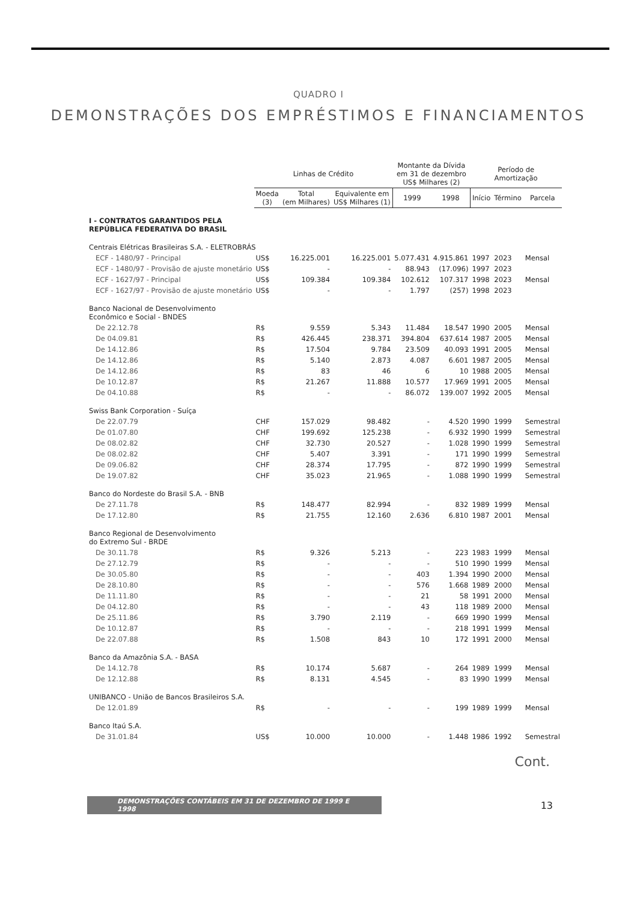QUADRO I
DEMONSTRAÇÕES DOS EMPRÉSTIMOS E FINANCIAMENTOS
| | Linhas de Crédito | | | Montante da Dívida em 31 de dezembro US$ Milhares (2) | | Período de Amortização | | |
| --- | --- | --- | --- | --- | --- | --- | --- | --- |
| | Moeda (3) | Total (em Milhares) | Equivalente em US$ Milhares (1) | 1999 | 1998 | Início | Término | Parcela |
| I - CONTRATOS GARANTIDOS PELA REPÚBLICA FEDERATIVA DO BRASIL | | | | | | | | |
| Centrais Elétricas Brasileiras S.A. - ELETROBRÁS | | | | | | | | |
| ECF - 1480/97 - Principal | US$ | 16.225.001 | 16.225.001 | 5.077.431 | 4.915.861 | 1997 | 2023 | Mensal |
| ECF - 1480/97 - Provisão de ajuste monetário | US$ | - | - | 88.943 | (17.096) | 1997 | 2023 | |
| ECF - 1627/97 - Principal | US$ | 109.384 | 109.384 | 102.612 | 107.317 | 1998 | 2023 | Mensal |
| ECF - 1627/97 - Provisão de ajuste monetário | US$ | - | - | 1.797 | (257) | 1998 | 2023 | |
| Banco Nacional de Desenvolvimento Econômico e Social - BNDES | | | | | | | | |
| De 22.12.78 | R$ | 9.559 | 5.343 | 11.484 | 18.547 | 1990 | 2005 | Mensal |
| De 04.09.81 | R$ | 426.445 | 238.371 | 394.804 | 637.614 | 1987 | 2005 | Mensal |
| De 14.12.86 | R$ | 17.504 | 9.784 | 23.509 | 40.093 | 1991 | 2005 | Mensal |
| De 14.12.86 | R$ | 5.140 | 2.873 | 4.087 | 6.601 | 1987 | 2005 | Mensal |
| De 14.12.86 | R$ | 83 | 46 | 6 | 10 | 1988 | 2005 | Mensal |
| De 10.12.87 | R$ | 21.267 | 11.888 | 10.577 | 17.969 | 1991 | 2005 | Mensal |
| De 04.10.88 | R$ | - | - | 86.072 | 139.007 | 1992 | 2005 | Mensal |
| Swiss Bank Corporation - Suíça | | | | | | | | |
| De 22.07.79 | CHF | 157.029 | 98.482 | - | 4.520 | 1990 | 1999 | Semestral |
| De 01.07.80 | CHF | 199.692 | 125.238 | - | 6.932 | 1990 | 1999 | Semestral |
| De 08.02.82 | CHF | 32.730 | 20.527 | - | 1.028 | 1990 | 1999 | Semestral |
| De 08.02.82 | CHF | 5.407 | 3.391 | - | 171 | 1990 | 1999 | Semestral |
| De 09.06.82 | CHF | 28.374 | 17.795 | - | 872 | 1990 | 1999 | Semestral |
| De 19.07.82 | CHF | 35.023 | 21.965 | - | 1.088 | 1990 | 1999 | Semestral |
| Banco do Nordeste do Brasil S.A. - BNB | | | | | | | | |
| De 27.11.78 | R$ | 148.477 | 82.994 | - | 832 | 1989 | 1999 | Mensal |
| De 17.12.80 | R$ | 21.755 | 12.160 | 2.636 | 6.810 | 1987 | 2001 | Mensal |
| Banco Regional de Desenvolvimento do Extremo Sul - BRDE | | | | | | | | |
| De 30.11.78 | R$ | 9.326 | 5.213 | - | 223 | 1983 | 1999 | Mensal |
| De 27.12.79 | R$ | - | - | - | 510 | 1990 | 1999 | Mensal |
| De 30.05.80 | R$ | - | - | 403 | 1.394 | 1990 | 2000 | Mensal |
| De 28.10.80 | R$ | - | - | 576 | 1.668 | 1989 | 2000 | Mensal |
| De 11.11.80 | R$ | - | - | 21 | 58 | 1991 | 2000 | Mensal |
| De 04.12.80 | R$ | - | - | 43 | 118 | 1989 | 2000 | Mensal |
| De 25.11.86 | R$ | 3.790 | 2.119 | - | 669 | 1990 | 1999 | Mensal |
| De 10.12.87 | R$ | - | - | - | 218 | 1991 | 1999 | Mensal |
| De 22.07.88 | R$ | 1.508 | 843 | 10 | 172 | 1991 | 2000 | Mensal |
| Banco da Amazônia S.A. - BASA | | | | | | | | |
| De 14.12.78 | R$ | 10.174 | 5.687 | - | 264 | 1989 | 1999 | Mensal |
| De 12.12.88 | R$ | 8.131 | 4.545 | - | 83 | 1990 | 1999 | Mensal |
| UNIBANCO - União de Bancos Brasileiros S.A. | | | | | | | | |
| De 12.01.89 | R$ | - | - | - | 199 | 1989 | 1999 | Mensal |
| Banco Itaú S.A. | | | | | | | | |
| De 31.01.84 | US$ | 10.000 | 10.000 | - | 1.448 | 1986 | 1992 | Semestral |
Cont.
DEMONSTRAÇÕES CONTÁBEIS EM 31 DE DEZEMBRO DE 1999 E 1998
13